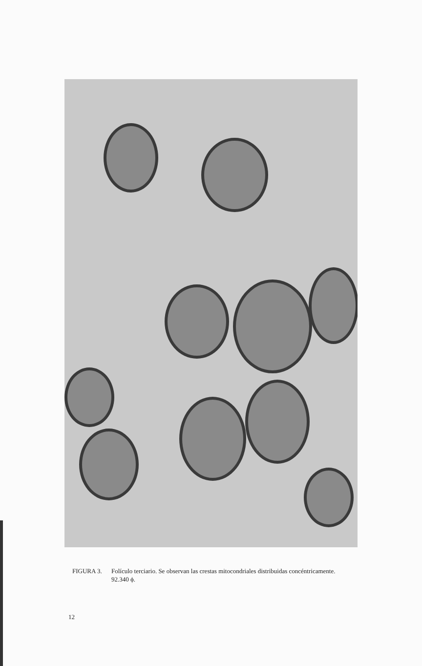FIGURA 3. Folículo terciario. Se observan las crestas mitocondriales distribuidas concéntricamente.
92.340 ϕ.
12